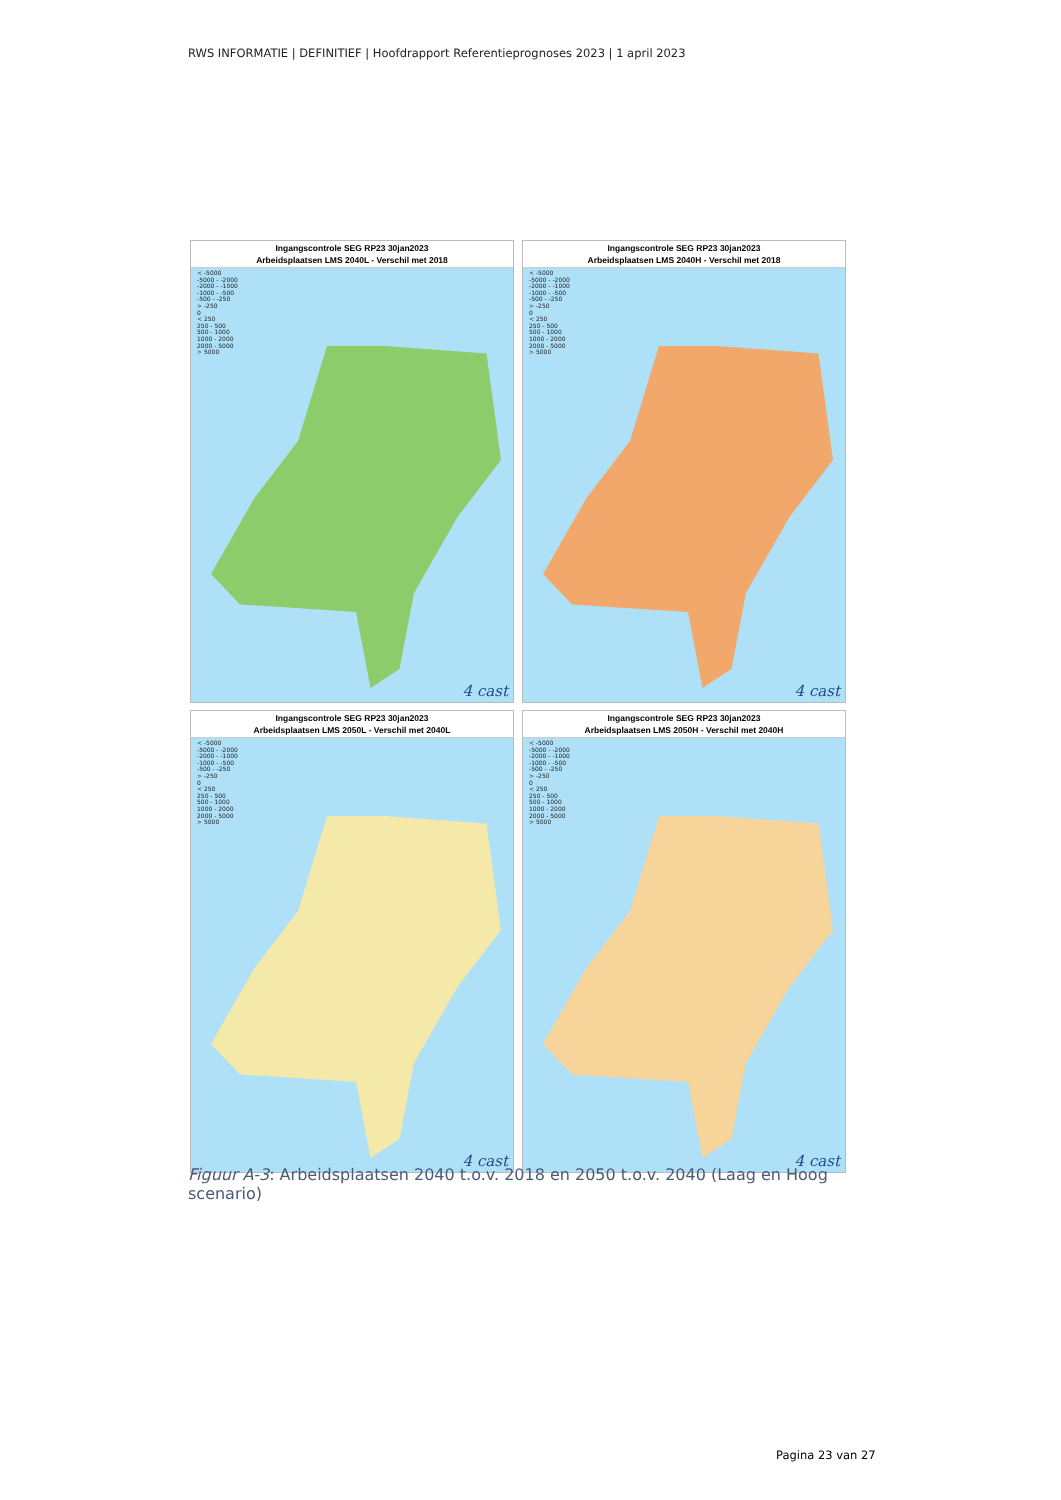RWS INFORMATIE | DEFINITIEF | Hoofdrapport Referentieprognoses 2023 | 1 april 2023
Ingangscontrole SEG RP23 30jan2023
Arbeidsplaatsen LMS 2040L - Verschil met 2018
< -5000
-5000 - -2000
-2000 - -1000
-1000 - -500
-500 - -250
> -250
0
< 250
250 - 500
500 - 1000
1000 - 2000
2000 - 5000
> 5000
4 cast
Ingangscontrole SEG RP23 30jan2023
Arbeidsplaatsen LMS 2040H - Verschil met 2018
< -5000
-5000 - -2000
-2000 - -1000
-1000 - -500
-500 - -250
> -250
0
< 250
250 - 500
500 - 1000
1000 - 2000
2000 - 5000
> 5000
4 cast
Ingangscontrole SEG RP23 30jan2023
Arbeidsplaatsen LMS 2050L - Verschil met 2040L
< -5000
-5000 - -2000
-2000 - -1000
-1000 - -500
-500 - -250
> -250
0
< 250
250 - 500
500 - 1000
1000 - 2000
2000 - 5000
> 5000
4 cast
Ingangscontrole SEG RP23 30jan2023
Arbeidsplaatsen LMS 2050H - Verschil met 2040H
< -5000
-5000 - -2000
-2000 - -1000
-1000 - -500
-500 - -250
> -250
0
< 250
250 - 500
500 - 1000
1000 - 2000
2000 - 5000
> 5000
4 cast
Figuur A-3: Arbeidsplaatsen 2040 t.o.v. 2018 en 2050 t.o.v. 2040 (Laag en Hoog scenario)
Pagina 23 van 27